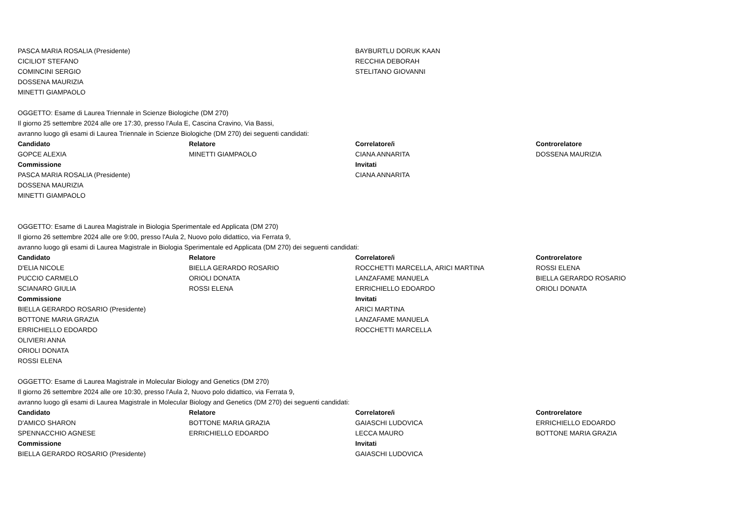| PASCA MARIA ROSALIA (Presidente) | | BAYBURTLU DORUK KAAN | |
| CICILIOT STEFANO | | RECCHIA DEBORAH | |
| COMINCINI SERGIO | | STELITANO GIOVANNI | |
| DOSSENA MAURIZIA | | | |
| MINETTI GIAMPAOLO | | | |
| OGGETTO: Esame di Laurea Triennale in Scienze Biologiche (DM 270) | | | |
| Il giorno 25 settembre 2024 alle ore 17:30, presso l'Aula E, Cascina Cravino, Via Bassi, | | | |
| avranno luogo gli esami di Laurea Triennale in Scienze Biologiche (DM 270) dei seguenti candidati: | | | |
| Candidato | Relatore | Correlatore/i | Controrelatore |
| GOPCE ALEXIA | MINETTI GIAMPAOLO | CIANA ANNARITA | DOSSENA MAURIZIA |
| Commissione | | Invitati | |
| PASCA MARIA ROSALIA (Presidente) | | CIANA ANNARITA | |
| DOSSENA MAURIZIA | | | |
| MINETTI GIAMPAOLO | | | |
| OGGETTO: Esame di Laurea Magistrale in Biologia Sperimentale ed Applicata (DM 270) | | | |
| Il giorno 26 settembre 2024 alle ore 9:00, presso l'Aula 2, Nuovo polo didattico, via Ferrata 9, | | | |
| avranno luogo gli esami di Laurea Magistrale in Biologia Sperimentale ed Applicata (DM 270) dei seguenti candidati: | | | |
| Candidato | Relatore | Correlatore/i | Controrelatore |
| D'ELIA NICOLE | BIELLA GERARDO ROSARIO | ROCCHETTI MARCELLA, ARICI MARTINA | ROSSI ELENA |
| PUCCIO CARMELO | ORIOLI DONATA | LANZAFAME MANUELA | BIELLA GERARDO ROSARIO |
| SCIANARO GIULIA | ROSSI ELENA | ERRICHIELLO EDOARDO | ORIOLI DONATA |
| Commissione | | Invitati | |
| BIELLA GERARDO ROSARIO (Presidente) | | ARICI MARTINA | |
| BOTTONE MARIA GRAZIA | | LANZAFAME MANUELA | |
| ERRICHIELLO EDOARDO | | ROCCHETTI MARCELLA | |
| OLIVIERI ANNA | | | |
| ORIOLI DONATA | | | |
| ROSSI ELENA | | | |
| OGGETTO: Esame di Laurea Magistrale in Molecular Biology and Genetics (DM 270) | | | |
| Il giorno 26 settembre 2024 alle ore 10:30, presso l'Aula 2, Nuovo polo didattico, via Ferrata 9, | | | |
| avranno luogo gli esami di Laurea Magistrale in Molecular Biology and Genetics (DM 270) dei seguenti candidati: | | | |
| Candidato | Relatore | Correlatore/i | Controrelatore |
| D'AMICO SHARON | BOTTONE MARIA GRAZIA | GAIASCHI LUDOVICA | ERRICHIELLO EDOARDO |
| SPENNACCHIO AGNESE | ERRICHIELLO EDOARDO | LECCA MAURO | BOTTONE MARIA GRAZIA |
| Commissione | | Invitati | |
| BIELLA GERARDO ROSARIO (Presidente) | | GAIASCHI LUDOVICA | |